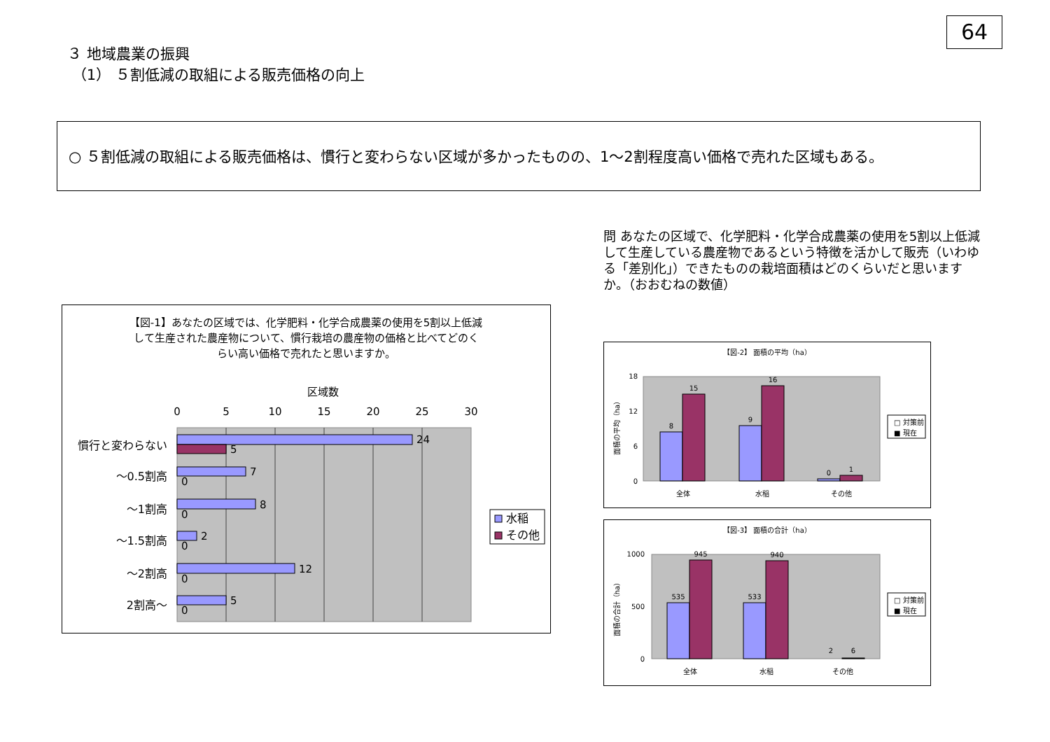64
３ 地域農業の振興
（1） ５割低減の取組による販売価格の向上
○ ５割低減の取組による販売価格は、慣行と変わらない区域が多かったものの、1～2割程度高い価格で売れた区域もある。
問 あなたの区域で、化学肥料・化学合成農薬の使用を5割以上低減して生産している農産物であるという特徴を活かして販売（いわゆる「差別化」）できたものの栽培面積はどのくらいだと思いますか。（おおむねの数値）
【図-1】あなたの区域では、化学肥料・化学合成農薬の使用を5割以上低減
して生産された農産物について、慣行栽培の農産物の価格と比べてどのく
らい高い価格で売れたと思いますか。
区域数
0
5
10
15
20
25
30
慣行と変わらない
～0.5割高
～1割高
～1.5割高
～2割高
2割高～
24
5
7
0
8
0
2
0
12
0
5
0
水稲
その他
【図-2】 面積の平均（ha）
面積の平均（ha）
18
12
6
0
8
15
9
16
0
1
全体
水稲
その他
□ 対策前
■ 現在
【図-3】 面積の合計（ha）
面積の合計（ha）
1000
500
0
535
945
533
940
2
6
全体
水稲
その他
□ 対策前
■ 現在